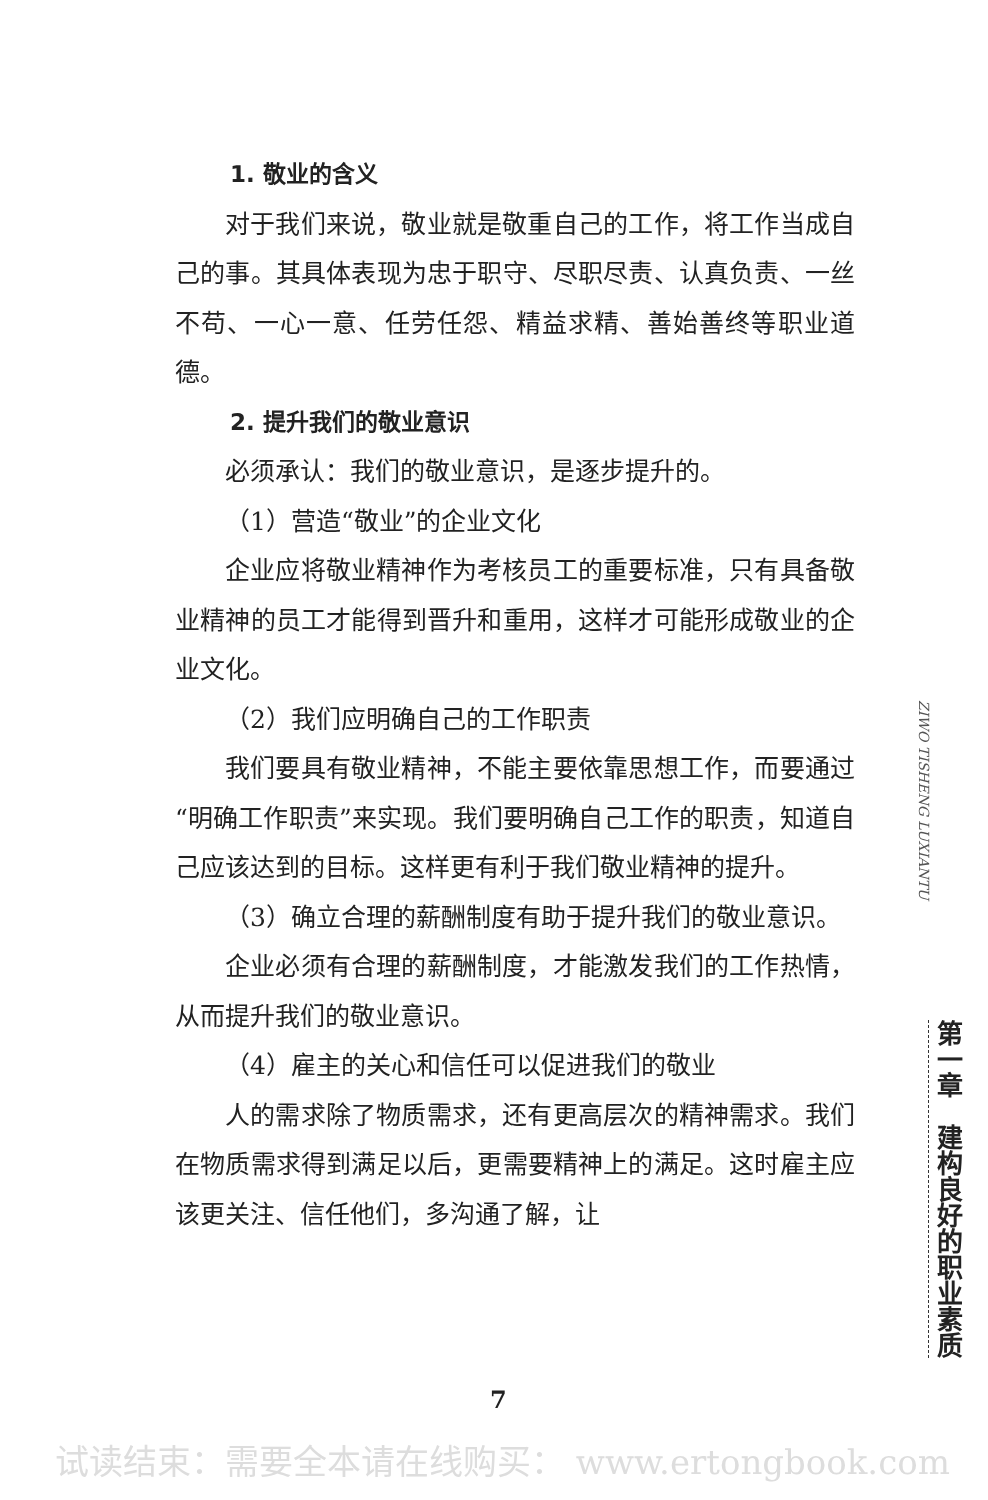1. 敬业的含义
对于我们来说，敬业就是敬重自己的工作，将工作当成自己的事。其具体表现为忠于职守、尽职尽责、认真负责、一丝不苟、一心一意、任劳任怨、精益求精、善始善终等职业道德。
2. 提升我们的敬业意识
必须承认：我们的敬业意识，是逐步提升的。
（1）营造“敬业”的企业文化
企业应将敬业精神作为考核员工的重要标准，只有具备敬业精神的员工才能得到晋升和重用，这样才可能形成敬业的企业文化。
（2）我们应明确自己的工作职责
我们要具有敬业精神，不能主要依靠思想工作，而要通过“明确工作职责”来实现。我们要明确自己工作的职责，知道自己应该达到的目标。这样更有利于我们敬业精神的提升。
（3）确立合理的薪酬制度有助于提升我们的敬业意识。
企业必须有合理的薪酬制度，才能激发我们的工作热情，从而提升我们的敬业意识。
（4）雇主的关心和信任可以促进我们的敬业
人的需求除了物质需求，还有更高层次的精神需求。我们在物质需求得到满足以后，更需要精神上的满足。这时雇主应该更关注、信任他们，多沟通了解，让
ZIWO TISHENG LUXIANTU
第一章　建构良好的职业素质
7
试读结束：需要全本请在线购买： www.ertongbook.com